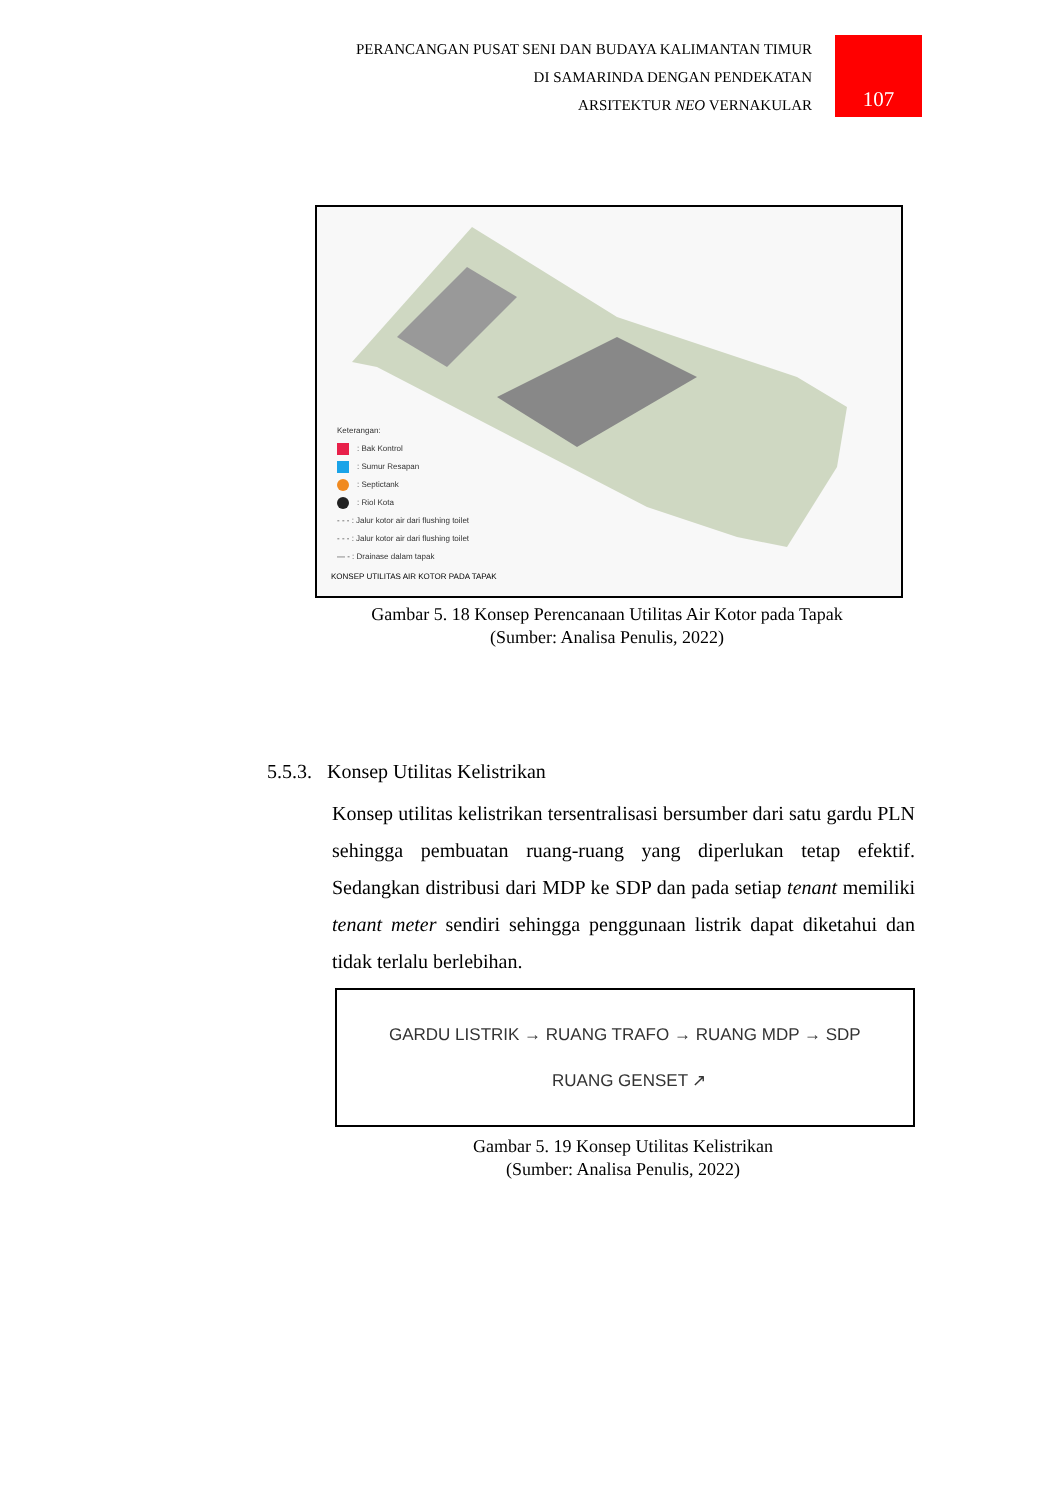PERANCANGAN PUSAT SENI DAN BUDAYA KALIMANTAN TIMUR
DI SAMARINDA DENGAN PENDEKATAN
ARSITEKTUR NEO VERNAKULAR
107
Keterangan:
: Bak Kontrol
: Sumur Resapan
: Septictank
: Riol Kota
- - - : Jalur kotor air dari flushing toilet
- - - : Jalur kotor air dari flushing toilet
— - : Drainase dalam tapak
KONSEP UTILITAS AIR KOTOR PADA TAPAK
Gambar 5. 18 Konsep Perencanaan Utilitas Air Kotor pada Tapak
(Sumber: Analisa Penulis, 2022)
5.5.3. Konsep Utilitas Kelistrikan
Konsep utilitas kelistrikan tersentralisasi bersumber dari satu gardu PLN sehingga pembuatan ruang-ruang yang diperlukan tetap efektif. Sedangkan distribusi dari MDP ke SDP dan pada setiap tenant memiliki tenant meter sendiri sehingga penggunaan listrik dapat diketahui dan tidak terlalu berlebihan.
GARDU LISTRIK → RUANG TRAFO → RUANG MDP → SDP
RUANG GENSET ↗
Gambar 5. 19 Konsep Utilitas Kelistrikan
(Sumber: Analisa Penulis, 2022)